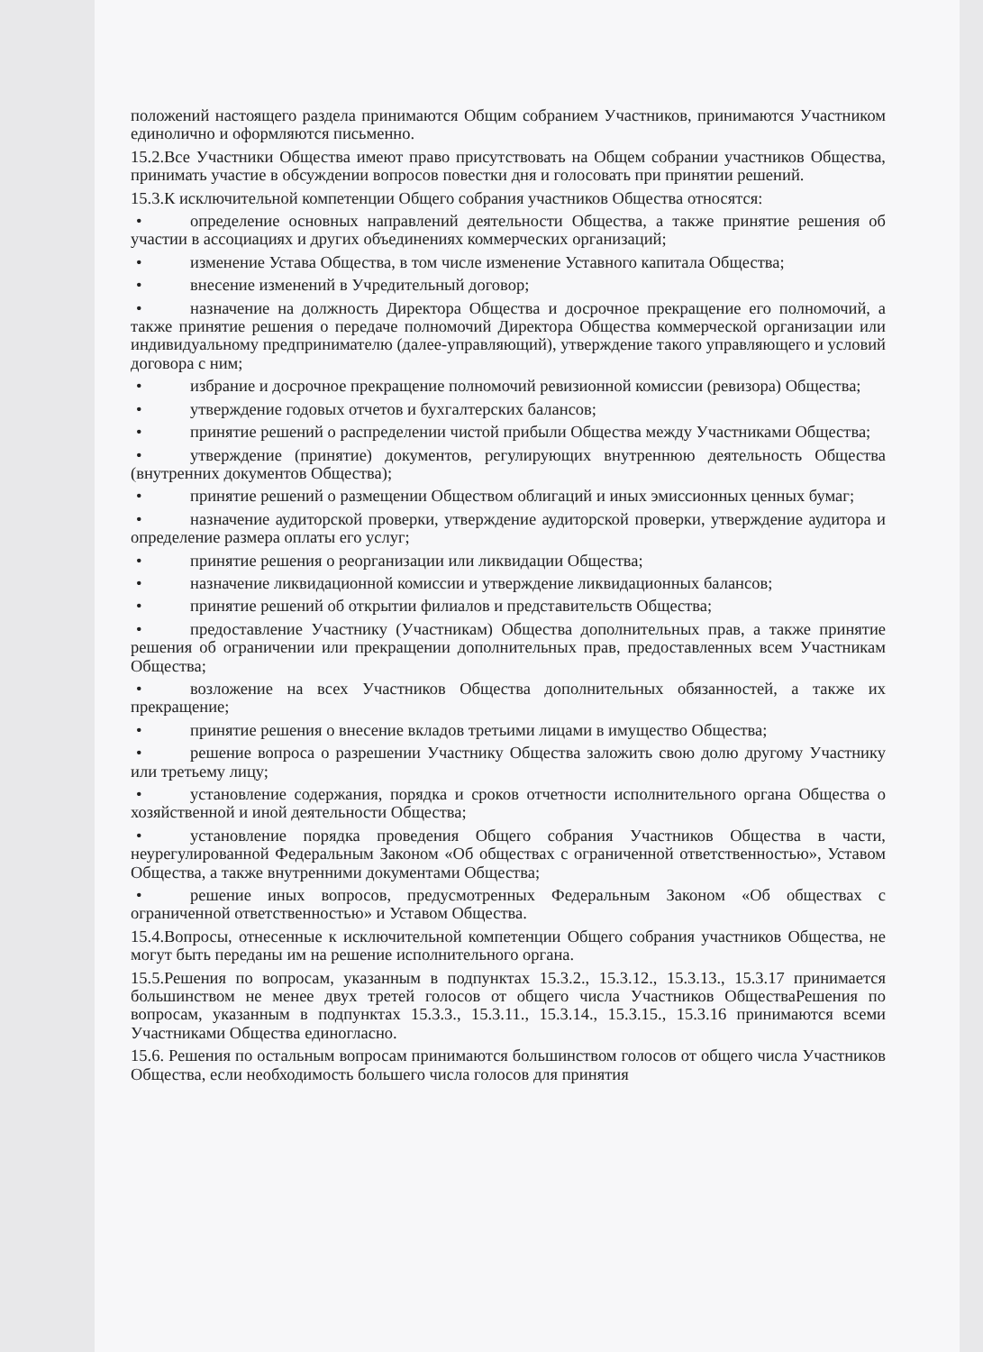положений настоящего раздела принимаются Общим собранием Участников, принимаются Участником единолично и оформляются письменно.
15.2.Все Участники Общества имеют право присутствовать на Общем собрании участников Общества, принимать участие в обсуждении вопросов повестки дня и голосовать при принятии решений.
15.3.К исключительной компетенции Общего собрания участников Общества относятся:
• определение основных направлений деятельности Общества, а также принятие решения об участии в ассоциациях и других объединениях коммерческих организаций;
• изменение Устава Общества, в том числе изменение Уставного капитала Общества;
• внесение изменений в Учредительный договор;
• назначение на должность Директора Общества и досрочное прекращение его полномочий, а также принятие решения о передаче полномочий Директора Общества коммерческой организации или индивидуальному предпринимателю (далее-управляющий), утверждение такого управляющего и условий договора с ним;
• избрание и досрочное прекращение полномочий ревизионной комиссии (ревизора) Общества;
• утверждение годовых отчетов и бухгалтерских балансов;
• принятие решений о распределении чистой прибыли Общества между Участниками Общества;
• утверждение (принятие) документов, регулирующих внутреннюю деятельность Общества (внутренних документов Общества);
• принятие решений о размещении Обществом облигаций и иных эмиссионных ценных бумаг;
• назначение аудиторской проверки, утверждение аудиторской проверки, утверждение аудитора и определение размера оплаты его услуг;
• принятие решения о реорганизации или ликвидации Общества;
• назначение ликвидационной комиссии и утверждение ликвидационных балансов;
• принятие решений об открытии филиалов и представительств Общества;
• предоставление Участнику (Участникам) Общества дополнительных прав, а также принятие решения об ограничении или прекращении дополнительных прав, предоставленных всем Участникам Общества;
• возложение на всех Участников Общества дополнительных обязанностей, а также их прекращение;
• принятие решения о внесение вкладов третьими лицами в имущество Общества;
• решение вопроса о разрешении Участнику Общества заложить свою долю другому Участнику или третьему лицу;
• установление содержания, порядка и сроков отчетности исполнительного органа Общества о хозяйственной и иной деятельности Общества;
• установление порядка проведения Общего собрания Участников Общества в части, неурегулированной Федеральным Законом «Об обществах с ограниченной ответственностью», Уставом Общества, а также внутренними документами Общества;
• решение иных вопросов, предусмотренных Федеральным Законом «Об обществах с ограниченной ответственностью» и Уставом Общества.
15.4.Вопросы, отнесенные к исключительной компетенции Общего собрания участников Общества, не могут быть переданы им на решение исполнительного органа.
15.5.Решения по вопросам, указанным в подпунктах 15.3.2., 15.3.12., 15.3.13., 15.3.17 принимается большинством не менее двух третей голосов от общего числа Участников ОбществаРешения по вопросам, указанным в подпунктах 15.3.3., 15.3.11., 15.3.14., 15.3.15., 15.3.16 принимаются всеми Участниками Общества единогласно.
15.6. Решения по остальным вопросам принимаются большинством голосов от общего числа Участников Общества, если необходимость большего числа голосов для принятия